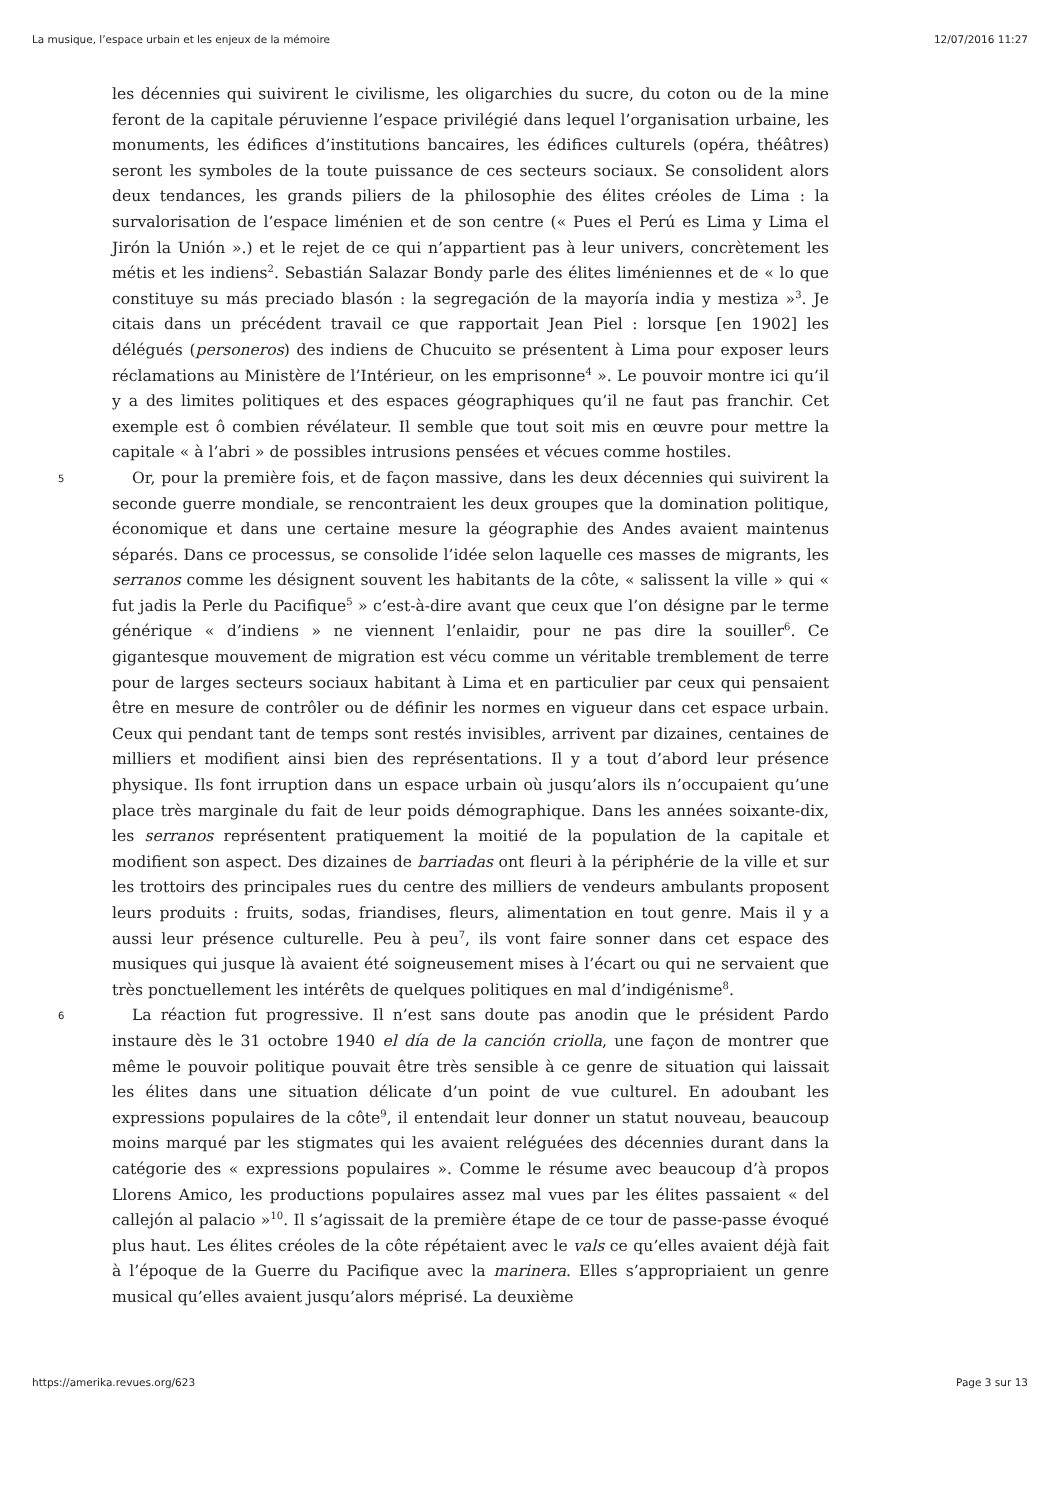La musique, l’espace urbain et les enjeux de la mémoire 12/07/2016 11:27
les décennies qui suivirent le civilisme, les oligarchies du sucre, du coton ou de la mine feront de la capitale péruvienne l’espace privilégié dans lequel l’organisation urbaine, les monuments, les édifices d’institutions bancaires, les édifices culturels (opéra, théâtres) seront les symboles de la toute puissance de ces secteurs sociaux. Se consolident alors deux tendances, les grands piliers de la philosophie des élites créoles de Lima : la survalorisation de l’espace liménien et de son centre (« Pues el Perú es Lima y Lima el Jirón la Unión ».) et le rejet de ce qui n’appartient pas à leur univers, concrètement les métis et les indiens<sup>2</sup>. Sebastián Salazar Bondy parle des élites liméniennes et de « lo que constituye su más preciado blasón : la segregación de la mayoría india y mestiza »<sup>3</sup>. Je citais dans un précédent travail ce que rapportait Jean Piel : lorsque [en 1902] les délégués (personeros) des indiens de Chucuito se présentent à Lima pour exposer leurs réclamations au Ministère de l’Intérieur, on les emprisonne<sup>4</sup> ». Le pouvoir montre ici qu’il y a des limites politiques et des espaces géographiques qu’il ne faut pas franchir. Cet exemple est ô combien révélateur. Il semble que tout soit mis en œuvre pour mettre la capitale « à l’abri » de possibles intrusions pensées et vécues comme hostiles.
5 Or, pour la première fois, et de façon massive, dans les deux décennies qui suivirent la seconde guerre mondiale, se rencontraient les deux groupes que la domination politique, économique et dans une certaine mesure la géographie des Andes avaient maintenus séparés. Dans ce processus, se consolide l’idée selon laquelle ces masses de migrants, les serranos comme les désignent souvent les habitants de la côte, « salissent la ville » qui « fut jadis la Perle du Pacifique<sup>5</sup> » c’est-à-dire avant que ceux que l’on désigne par le terme générique « d’indiens » ne viennent l’enlaidir, pour ne pas dire la souiller<sup>6</sup>. Ce gigantesque mouvement de migration est vécu comme un véritable tremblement de terre pour de larges secteurs sociaux habitant à Lima et en particulier par ceux qui pensaient être en mesure de contrôler ou de définir les normes en vigueur dans cet espace urbain. Ceux qui pendant tant de temps sont restés invisibles, arrivent par dizaines, centaines de milliers et modifient ainsi bien des représentations. Il y a tout d’abord leur présence physique. Ils font irruption dans un espace urbain où jusqu’alors ils n’occupaient qu’une place très marginale du fait de leur poids démographique. Dans les années soixante-dix, les serranos représentent pratiquement la moitié de la population de la capitale et modifient son aspect. Des dizaines de barriadas ont fleuri à la périphérie de la ville et sur les trottoirs des principales rues du centre des milliers de vendeurs ambulants proposent leurs produits : fruits, sodas, friandises, fleurs, alimentation en tout genre. Mais il y a aussi leur présence culturelle. Peu à peu<sup>7</sup>, ils vont faire sonner dans cet espace des musiques qui jusque là avaient été soigneusement mises à l’écart ou qui ne servaient que très ponctuellement les intérêts de quelques politiques en mal d’indigénisme<sup>8</sup>.
6 La réaction fut progressive. Il n’est sans doute pas anodin que le président Pardo instaure dès le 31 octobre 1940 el día de la canción criolla, une façon de montrer que même le pouvoir politique pouvait être très sensible à ce genre de situation qui laissait les élites dans une situation délicate d’un point de vue culturel. En adoubant les expressions populaires de la côte<sup>9</sup>, il entendait leur donner un statut nouveau, beaucoup moins marqué par les stigmates qui les avaient reléguées des décennies durant dans la catégorie des « expressions populaires ». Comme le résume avec beaucoup d’à propos Llorens Amico, les productions populaires assez mal vues par les élites passaient « del callejón al palacio »<sup>10</sup>. Il s’agissait de la première étape de ce tour de passe-passe évoqué plus haut. Les élites créoles de la côte répétaient avec le vals ce qu’elles avaient déjà fait à l’époque de la Guerre du Pacifique avec la marinera. Elles s’appropriaient un genre musical qu’elles avaient jusqu’alors méprisé. La deuxième
https://amerika.revues.org/623 Page 3 sur 13